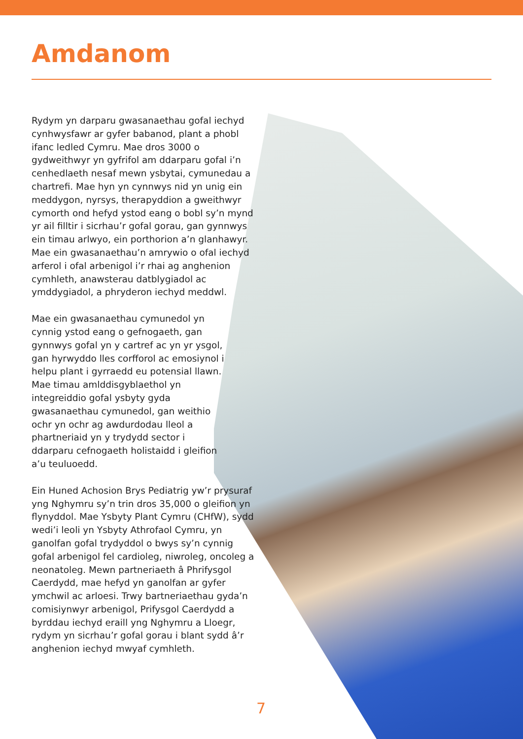Amdanom
Rydym yn darparu gwasanaethau gofal iechyd cynhwysfawr ar gyfer babanod, plant a phobl ifanc ledled Cymru. Mae dros 3000 o gydweithwyr yn gyfrifol am ddarparu gofal i’n cenhedlaeth nesaf mewn ysbytai, cymunedau a chartrefi. Mae hyn yn cynnwys nid yn unig ein meddygon, nyrsys, therapyddion a gweithwyr cymorth ond hefyd ystod eang o bobl sy’n mynd yr ail filltir i sicrhau’r gofal gorau, gan gynnwys ein timau arlwyo, ein porthorion a’n glanhawyr. Mae ein gwasanaethau’n amrywio o ofal iechyd arferol i ofal arbenigol i’r rhai ag anghenion cymhleth, anawsterau datblygiadol ac ymddygiadol, a phryderon iechyd meddwl.
Mae ein gwasanaethau cymunedol yn cynnig ystod eang o gefnogaeth, gan gynnwys gofal yn y cartref ac yn yr ysgol, gan hyrwyddo lles corfforol ac emosiynol i helpu plant i gyrraedd eu potensial llawn. Mae timau amlddisgyblaethol yn integreiddio gofal ysbyty gyda gwasanaethau cymunedol, gan weithio ochr yn ochr ag awdurdodau lleol a phartneriaid yn y trydydd sector i ddarparu cefnogaeth holistaidd i gleifion a’u teuluoedd.
Ein Huned Achosion Brys Pediatrig yw’r prysuraf yng Nghymru sy’n trin dros 35,000 o gleifion yn flynyddol. Mae Ysbyty Plant Cymru (CHfW), sydd wedi’i leoli yn Ysbyty Athrofaol Cymru, yn ganolfan gofal trydyddol o bwys sy’n cynnig gofal arbenigol fel cardioleg, niwroleg, oncoleg a neonatoleg. Mewn partneriaeth â Phrifysgol Caerdydd, mae hefyd yn ganolfan ar gyfer ymchwil ac arloesi. Trwy bartneriaethau gyda’n comisiynwyr arbenigol, Prifysgol Caerdydd a byrddau iechyd eraill yng Nghymru a Lloegr, rydym yn sicrhau’r gofal gorau i blant sydd â’r anghenion iechyd mwyaf cymhleth.
7